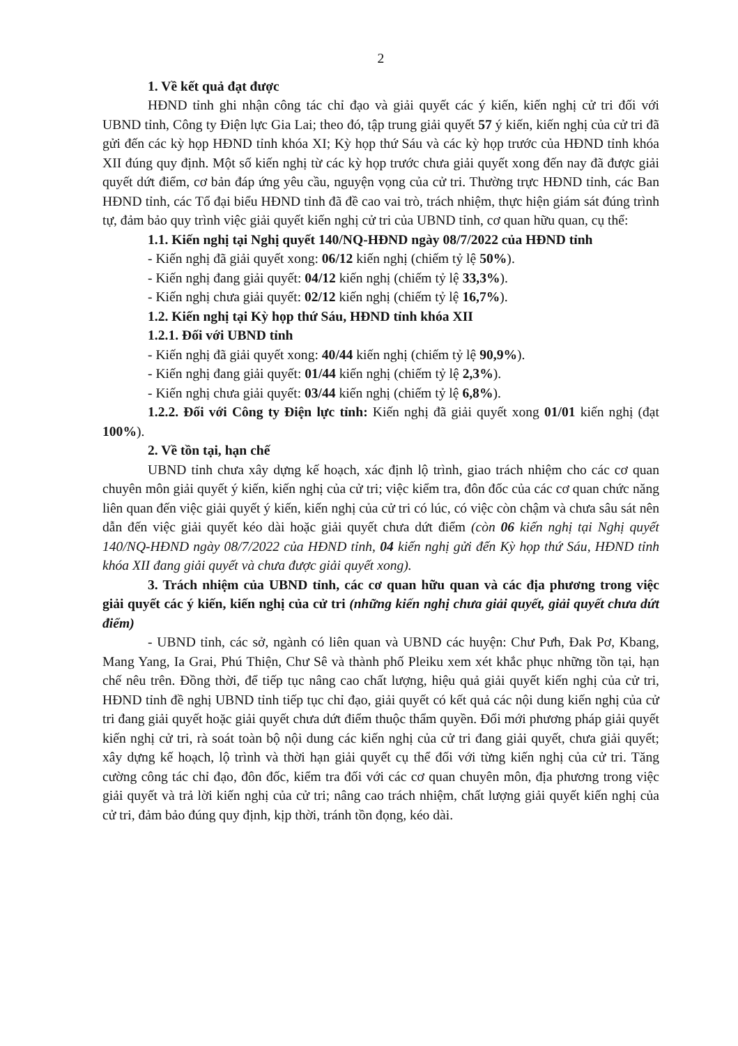2
1. Về kết quả đạt được
HĐND tỉnh ghi nhận công tác chỉ đạo và giải quyết các ý kiến, kiến nghị cử tri đối với UBND tỉnh, Công ty Điện lực Gia Lai; theo đó, tập trung giải quyết 57 ý kiến, kiến nghị của cử tri đã gửi đến các kỳ họp HĐND tỉnh khóa XI; Kỳ họp thứ Sáu và các kỳ họp trước của HĐND tỉnh khóa XII đúng quy định. Một số kiến nghị từ các kỳ họp trước chưa giải quyết xong đến nay đã được giải quyết dứt điểm, cơ bản đáp ứng yêu cầu, nguyện vọng của cử tri. Thường trực HĐND tỉnh, các Ban HĐND tỉnh, các Tổ đại biểu HĐND tỉnh đã đề cao vai trò, trách nhiệm, thực hiện giám sát đúng trình tự, đảm bảo quy trình việc giải quyết kiến nghị cử tri của UBND tỉnh, cơ quan hữu quan, cụ thể:
1.1. Kiến nghị tại Nghị quyết 140/NQ-HĐND ngày 08/7/2022 của HĐND tỉnh
- Kiến nghị đã giải quyết xong: 06/12 kiến nghị (chiếm tỷ lệ 50%).
- Kiến nghị đang giải quyết: 04/12 kiến nghị (chiếm tỷ lệ 33,3%).
- Kiến nghị chưa giải quyết: 02/12 kiến nghị (chiếm tỷ lệ 16,7%).
1.2. Kiến nghị tại Kỳ họp thứ Sáu, HĐND tỉnh khóa XII
1.2.1. Đối với UBND tỉnh
- Kiến nghị đã giải quyết xong: 40/44 kiến nghị (chiếm tỷ lệ 90,9%).
- Kiến nghị đang giải quyết: 01/44 kiến nghị (chiếm tỷ lệ 2,3%).
- Kiến nghị chưa giải quyết: 03/44 kiến nghị (chiếm tỷ lệ 6,8%).
1.2.2. Đối với Công ty Điện lực tỉnh: Kiến nghị đã giải quyết xong 01/01 kiến nghị (đạt 100%).
2. Về tồn tại, hạn chế
UBND tỉnh chưa xây dựng kế hoạch, xác định lộ trình, giao trách nhiệm cho các cơ quan chuyên môn giải quyết ý kiến, kiến nghị của cử tri; việc kiểm tra, đôn đốc của các cơ quan chức năng liên quan đến việc giải quyết ý kiến, kiến nghị của cử tri có lúc, có việc còn chậm và chưa sâu sát nên dẫn đến việc giải quyết kéo dài hoặc giải quyết chưa dứt điểm (còn 06 kiến nghị tại Nghị quyết 140/NQ-HĐND ngày 08/7/2022 của HĐND tỉnh, 04 kiến nghị gửi đến Kỳ họp thứ Sáu, HĐND tỉnh khóa XII đang giải quyết và chưa được giải quyết xong).
3. Trách nhiệm của UBND tỉnh, các cơ quan hữu quan và các địa phương trong việc giải quyết các ý kiến, kiến nghị của cử tri (những kiến nghị chưa giải quyết, giải quyết chưa dứt điểm)
- UBND tỉnh, các sở, ngành có liên quan và UBND các huyện: Chư Pưh, Đak Pơ, Kbang, Mang Yang, Ia Grai, Phú Thiện, Chư Sê và thành phố Pleiku xem xét khắc phục những tồn tại, hạn chế nêu trên. Đồng thời, để tiếp tục nâng cao chất lượng, hiệu quả giải quyết kiến nghị của cử tri, HĐND tỉnh đề nghị UBND tỉnh tiếp tục chỉ đạo, giải quyết có kết quả các nội dung kiến nghị của cử tri đang giải quyết hoặc giải quyết chưa dứt điểm thuộc thẩm quyền. Đổi mới phương pháp giải quyết kiến nghị cử tri, rà soát toàn bộ nội dung các kiến nghị của cử tri đang giải quyết, chưa giải quyết; xây dựng kế hoạch, lộ trình và thời hạn giải quyết cụ thể đối với từng kiến nghị của cử tri. Tăng cường công tác chỉ đạo, đôn đốc, kiểm tra đối với các cơ quan chuyên môn, địa phương trong việc giải quyết và trả lời kiến nghị của cử tri; nâng cao trách nhiệm, chất lượng giải quyết kiến nghị của cử tri, đảm bảo đúng quy định, kịp thời, tránh tồn đọng, kéo dài.